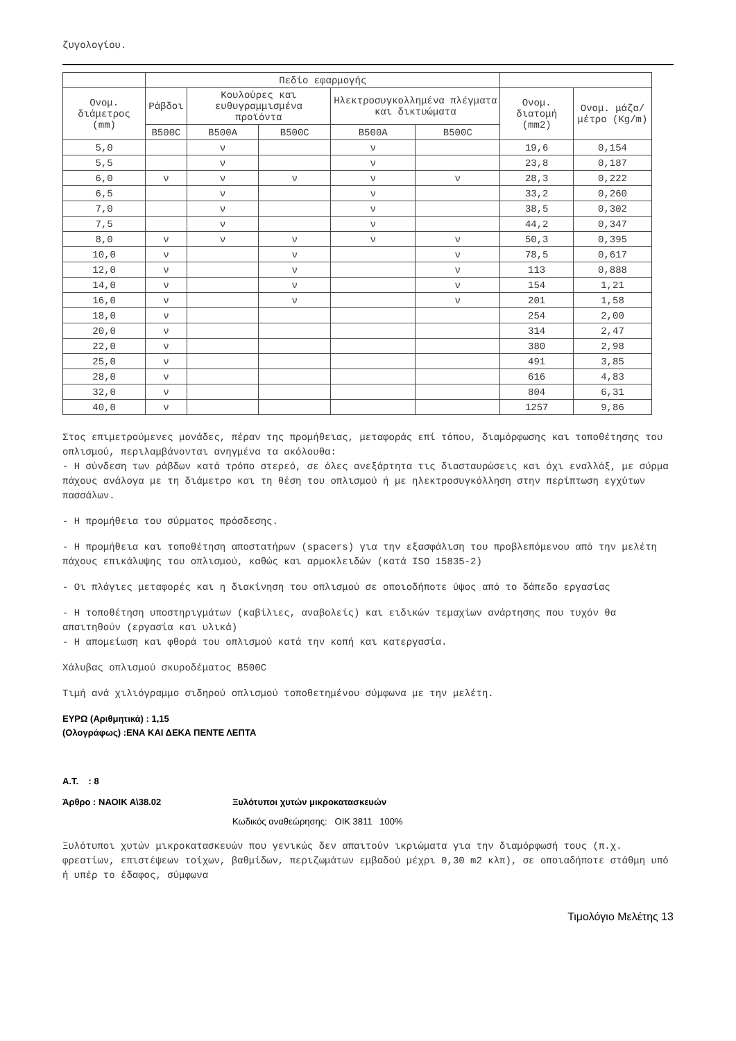ζυγολογίου.
| | Πεδίο εφαρμογής | | | | | | |
| --- | --- | --- | --- | --- | --- | --- | --- |
| Ονομ. διάμετρος (mm) | Ράβδοι | Κουλούρες και ευθυγραμμισμένα προϊόντα | | Ηλεκτροσυγκολλημένα πλέγματα και δικτυώματα | | Ονομ. διατομή (mm2) | Ονομ. μάζα/μέτρο (Kg/m) |
| | B500C | B500A | B500C | B500A | B500C | | |
| 5,0 | | ν | | ν | | 19,6 | 0,154 |
| 5,5 | | ν | | ν | | 23,8 | 0,187 |
| 6,0 | ν | ν | ν | ν | ν | 28,3 | 0,222 |
| 6,5 | | ν | | ν | | 33,2 | 0,260 |
| 7,0 | | ν | | ν | | 38,5 | 0,302 |
| 7,5 | | ν | | ν | | 44,2 | 0,347 |
| 8,0 | ν | ν | ν | ν | ν | 50,3 | 0,395 |
| 10,0 | ν | | ν | | ν | 78,5 | 0,617 |
| 12,0 | ν | | ν | | ν | 113 | 0,888 |
| 14,0 | ν | | ν | | ν | 154 | 1,21 |
| 16,0 | ν | | ν | | ν | 201 | 1,58 |
| 18,0 | ν | | | | | 254 | 2,00 |
| 20,0 | ν | | | | | 314 | 2,47 |
| 22,0 | ν | | | | | 380 | 2,98 |
| 25,0 | ν | | | | | 491 | 3,85 |
| 28,0 | ν | | | | | 616 | 4,83 |
| 32,0 | ν | | | | | 804 | 6,31 |
| 40,0 | ν | | | | | 1257 | 9,86 |
Στος επιμετρούμενες μονάδες, πέραν της προμήθειας, μεταφοράς επί τόπου, διαμόρφωσης και τοποθέτησης του οπλισμού, περιλαμβάνονται ανηγμένα τα ακόλουθα:
- Η σύνδεση των ράβδων κατά τρόπο στερεό, σε όλες ανεξάρτητα τις διασταυρώσεις και όχι εναλλάξ, με σύρμα πάχους ανάλογα με τη διάμετρο και τη θέση του οπλισμού ή με ηλεκτροσυγκόλληση στην περίπτωση εγχύτων πασσάλων.
- Η προμήθεια του σύρματος πρόσδεσης.
- Η προμήθεια και τοποθέτηση αποστατήρων (spacers) για την εξασφάλιση του προβλεπόμενου από την μελέτη πάχους επικάλυψης του οπλισμού, καθώς και αρμοκλειδών (κατά ISO 15835-2)
- Οι πλάγιες μεταφορές και η διακίνηση του οπλισμού σε οποιοδήποτε ύψος από το δάπεδο εργασίας
- Η τοποθέτηση υποστηριγμάτων (καβίλιες, αναβολείς) και ειδικών τεμαχίων ανάρτησης που τυχόν θα απαιτηθούν (εργασία και υλικά)
- Η απομείωση και φθορά του οπλισμού κατά την κοπή και κατεργασία.
Χάλυβας οπλισμού σκυροδέματος B500C
Τιμή ανά χιλιόγραμμο σιδηρού οπλισμού τοποθετημένου σύμφωνα με την μελέτη.
ΕΥΡΩ (Αριθμητικά) : 1,15
(Ολογράφως) :ΕΝΑ ΚΑΙ ΔΕΚΑ ΠΕΝΤΕ ΛΕΠΤΑ
Α.Τ. : 8
Άρθρο : ΝΑΟΙΚ Α\38.02 Ξυλότυποι χυτών μικροκατασκευών
Κωδικός αναθεώρησης: ΟΙΚ 3811 100%
Ξυλότυποι χυτών μικροκατασκευών που γενικώς δεν απαιτούν ικριώματα για την διαμόρφωσή τους (π.χ. φρεατίων, επιστέψεων τοίχων, βαθμίδων, περιζωμάτων εμβαδού μέχρι 0,30 m2 κλπ), σε οποιαδήποτε στάθμη υπό ή υπέρ το έδαφος, σύμφωνα
Τιμολόγιο Μελέτης 13